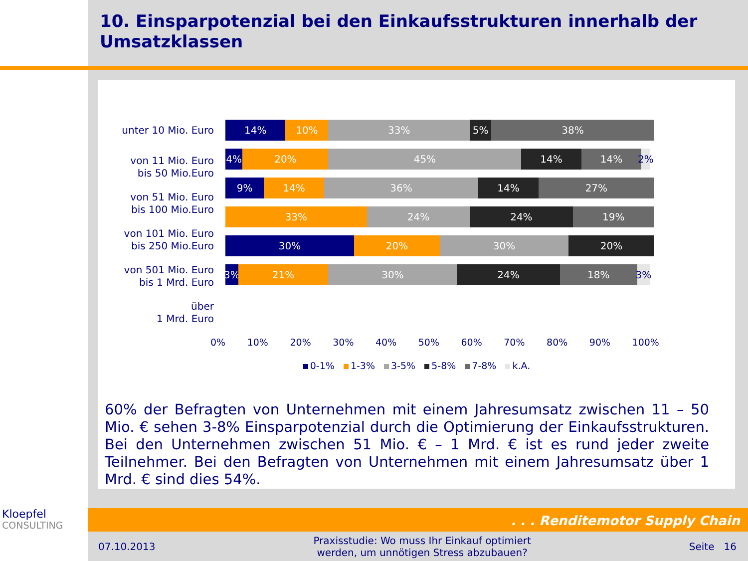10. Einsparpotenzial bei den Einkaufsstrukturen innerhalb der Umsatzklassen
unter 10 Mio. Euro
von 11 Mio. Euro
bis 50 Mio.Euro
von 51 Mio. Euro
bis 100 Mio.Euro
von 101 Mio. Euro
bis 250 Mio.Euro
von 501 Mio. Euro
bis 1 Mrd. Euro
über
1 Mrd. Euro
14% 10% 33% 5% 38%
4% 20% 45% 14% 14% 2%
9% 14% 36% 14% 27%
33% 24% 24% 19%
30% 20% 30% 20%
3% 21% 30% 24% 18% 3%
0% 10% 20% 30% 40% 50% 60% 70% 80% 90% 100%
0-1% 1-3% 3-5% 5-8% 7-8% k.A.
60% der Befragten von Unternehmen mit einem Jahresumsatz zwischen 11 – 50 Mio. € sehen 3-8% Einsparpotenzial durch die Optimierung der Einkaufsstrukturen. Bei den Unternehmen zwischen 51 Mio. € – 1 Mrd. € ist es rund jeder zweite Teilnehmer. Bei den Befragten von Unternehmen mit einem Jahresumsatz über 1 Mrd. € sind dies 54%.
Kloepfel
CONSULTING
. . . Renditemotor Supply Chain
07.10.2013 Praxisstudie: Wo muss Ihr Einkauf optimiert
werden, um unnötigen Stress abzubauen? Seite 16